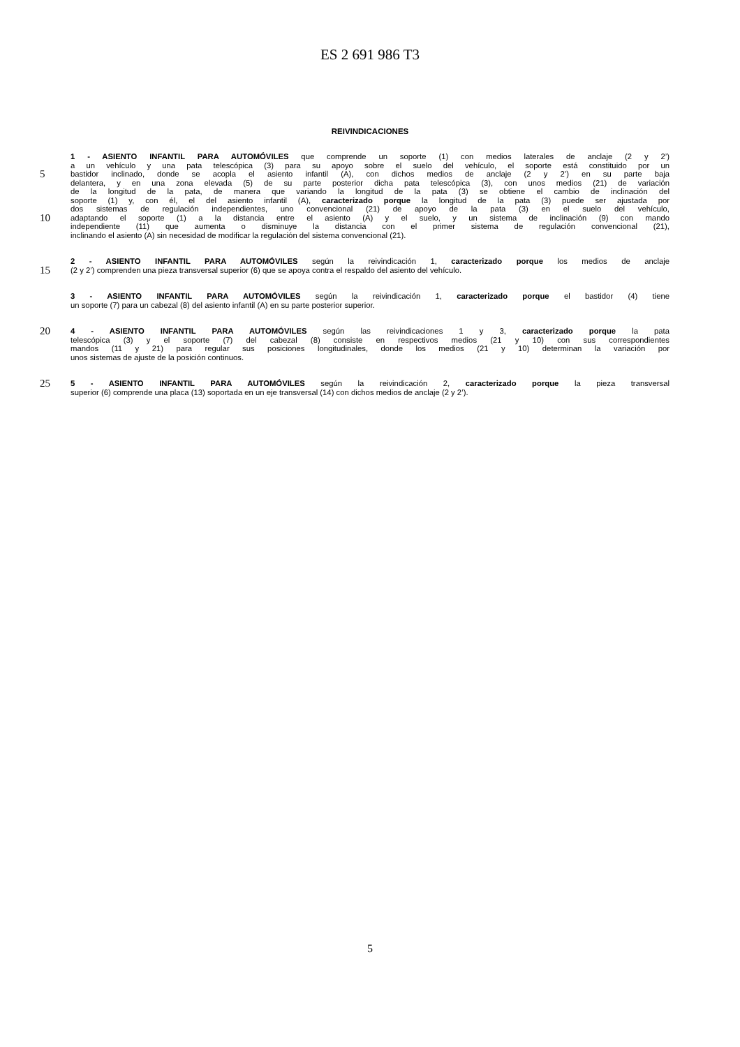ES 2 691 986 T3
REIVINDICACIONES
1 - ASIENTO INFANTIL PARA AUTOMÓVILES que comprende un soporte (1) con medios laterales de anclaje (2 y 2’)
a un vehículo y una pata telescópica (3) para su apoyo sobre el suelo del vehículo, el soporte está constituido por un
5 bastidor inclinado, donde se acopla el asiento infantil (A), con dichos medios de anclaje (2 y 2’) en su parte baja
delantera, y en una zona elevada (5) de su parte posterior dicha pata telescópica (3), con unos medios (21) de variación
de la longitud de la pata, de manera que variando la longitud de la pata (3) se obtiene el cambio de inclinación del
soporte (1) y, con él, el del asiento infantil (A), caracterizado porque la longitud de la pata (3) puede ser ajustada por
dos sistemas de regulación independientes, uno convencional (21) de apoyo de la pata (3) en el suelo del vehículo,
10 adaptando el soporte (1) a la distancia entre el asiento (A) y el suelo, y un sistema de inclinación (9) con mando
independiente (11) que aumenta o disminuye la distancia con el primer sistema de regulación convencional (21),
inclinando el asiento (A) sin necesidad de modificar la regulación del sistema convencional (21).
2 - ASIENTO INFANTIL PARA AUTOMÓVILES según la reivindicación 1, caracterizado porque los medios de anclaje
15 (2 y 2’) comprenden una pieza transversal superior (6) que se apoya contra el respaldo del asiento del vehículo.
3 - ASIENTO INFANTIL PARA AUTOMÓVILES según la reivindicación 1, caracterizado porque el bastidor (4) tiene
un soporte (7) para un cabezal (8) del asiento infantil (A) en su parte posterior superior.
20 4 - ASIENTO INFANTIL PARA AUTOMÓVILES según las reivindicaciones 1 y 3, caracterizado porque la pata
telescópica (3) y el soporte (7) del cabezal (8) consiste en respectivos medios (21 y 10) con sus correspondientes
mandos (11 y 21) para regular sus posiciones longitudinales, donde los medios (21 y 10) determinan la variación por
unos sistemas de ajuste de la posición continuos.
25 5 - ASIENTO INFANTIL PARA AUTOMÓVILES según la reivindicación 2, caracterizado porque la pieza transversal
superior (6) comprende una placa (13) soportada en un eje transversal (14) con dichos medios de anclaje (2 y 2’).
5